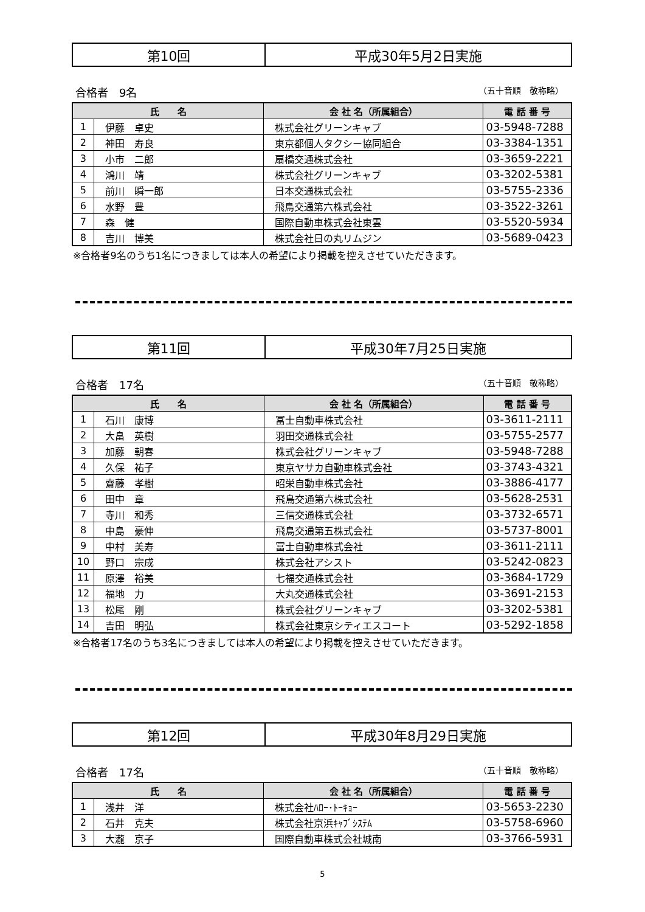| 第10回 | 平成30年5月2日実施 |
合格者　9名 （五十音順　敬称略）
| 氏 名 | | 会 社 名（所属組合） | 電 話 番 号 |
| --- | --- | --- | --- |
| 1 | 伊藤 卓史 | 株式会社グリーンキャブ | 03-5948-7288 |
| 2 | 神田 寿良 | 東京都個人タクシー協同組合 | 03-3384-1351 |
| 3 | 小市 二郎 | 扇橋交通株式会社 | 03-3659-2221 |
| 4 | 鴻川 靖 | 株式会社グリーンキャブ | 03-3202-5381 |
| 5 | 前川 瞬一郎 | 日本交通株式会社 | 03-5755-2336 |
| 6 | 水野 豊 | 飛鳥交通第六株式会社 | 03-3522-3261 |
| 7 | 森 健 | 国際自動車株式会社東雲 | 03-5520-5934 |
| 8 | 吉川 博美 | 株式会社日の丸リムジン | 03-5689-0423 |
※合格者9名のうち1名につきましては本人の希望により掲載を控えさせていただきます。
| 第11回 | 平成30年7月25日実施 |
合格者　17名 （五十音順　敬称略）
| 氏 名 | | 会 社 名（所属組合） | 電 話 番 号 |
| --- | --- | --- | --- |
| 1 | 石川 康博 | 冨士自動車株式会社 | 03-3611-2111 |
| 2 | 大畠 英樹 | 羽田交通株式会社 | 03-5755-2577 |
| 3 | 加藤 朝春 | 株式会社グリーンキャブ | 03-5948-7288 |
| 4 | 久保 祐子 | 東京ヤサカ自動車株式会社 | 03-3743-4321 |
| 5 | 齋藤 孝樹 | 昭栄自動車株式会社 | 03-3886-4177 |
| 6 | 田中 章 | 飛鳥交通第六株式会社 | 03-5628-2531 |
| 7 | 寺川 和秀 | 三信交通株式会社 | 03-3732-6571 |
| 8 | 中島 豪伸 | 飛鳥交通第五株式会社 | 03-5737-8001 |
| 9 | 中村 美寿 | 冨士自動車株式会社 | 03-3611-2111 |
| 10 | 野口 宗成 | 株式会社アシスト | 03-5242-0823 |
| 11 | 原澤 裕美 | 七福交通株式会社 | 03-3684-1729 |
| 12 | 福地 力 | 大丸交通株式会社 | 03-3691-2153 |
| 13 | 松尾 剛 | 株式会社グリーンキャブ | 03-3202-5381 |
| 14 | 吉田 明弘 | 株式会社東京シティエスコート | 03-5292-1858 |
※合格者17名のうち3名につきましては本人の希望により掲載を控えさせていただきます。
| 第12回 | 平成30年8月29日実施 |
合格者　17名 （五十音順　敬称略）
| 氏 名 | | 会 社 名（所属組合） | 電 話 番 号 |
| --- | --- | --- | --- |
| 1 | 浅井 洋 | 株式会社ﾊﾛｰ･ﾄｰｷｮｰ | 03-5653-2230 |
| 2 | 石井 克夫 | 株式会社京浜ｷｬﾌﾞｼｽﾃﾑ | 03-5758-6960 |
| 3 | 大瀧 京子 | 国際自動車株式会社城南 | 03-3766-5931 |
5